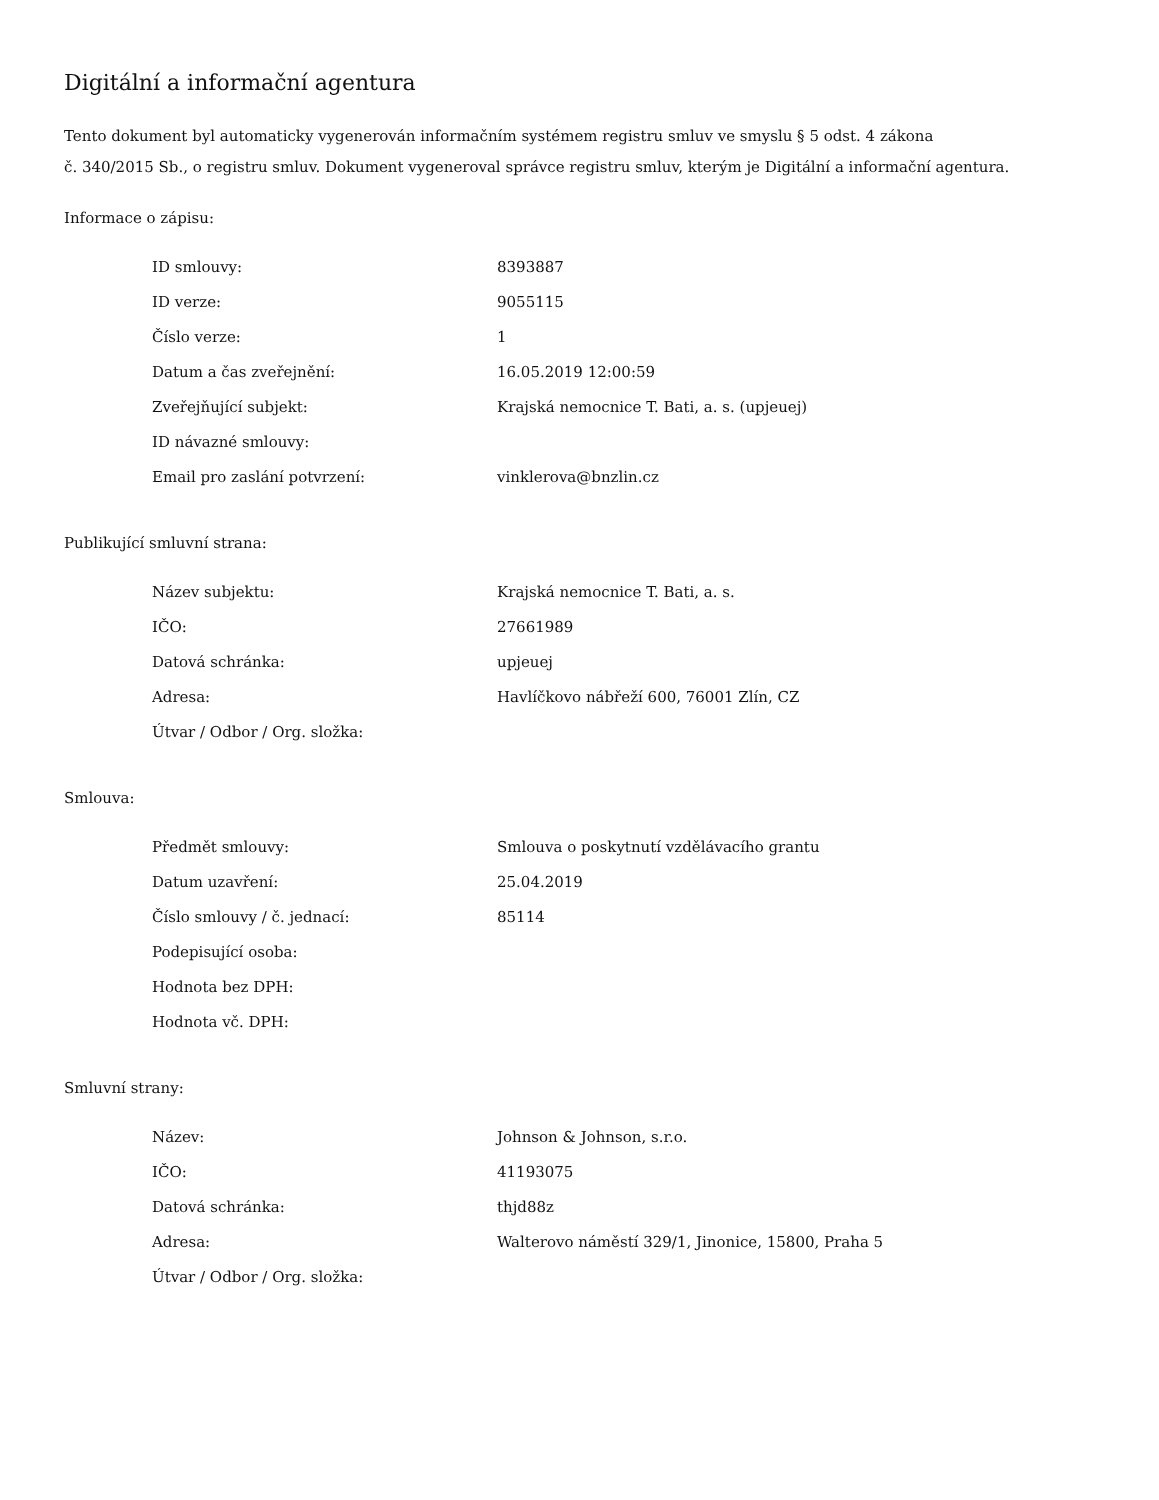Digitální a informační agentura
Tento dokument byl automaticky vygenerován informačním systémem registru smluv ve smyslu § 5 odst. 4 zákona
č. 340/2015 Sb., o registru smluv. Dokument vygeneroval správce registru smluv, kterým je Digitální a informační agentura.
Informace o zápisu:
| ID smlouvy: | 8393887 |
| ID verze: | 9055115 |
| Číslo verze: | 1 |
| Datum a čas zveřejnění: | 16.05.2019 12:00:59 |
| Zveřejňující subjekt: | Krajská nemocnice T. Bati, a. s. (upjeuej) |
| ID návazné smlouvy: | |
| Email pro zaslání potvrzení: | vinklerova@bnzlin.cz |
Publikující smluvní strana:
| Název subjektu: | Krajská nemocnice T. Bati, a. s. |
| IČO: | 27661989 |
| Datová schránka: | upjeuej |
| Adresa: | Havlíčkovo nábřeží 600, 76001 Zlín, CZ |
| Útvar / Odbor / Org. složka: | |
Smlouva:
| Předmět smlouvy: | Smlouva o poskytnutí vzdělávacího grantu |
| Datum uzavření: | 25.04.2019 |
| Číslo smlouvy / č. jednací: | 85114 |
| Podepisující osoba: | |
| Hodnota bez DPH: | |
| Hodnota vč. DPH: | |
Smluvní strany:
| Název: | Johnson & Johnson, s.r.o. |
| IČO: | 41193075 |
| Datová schránka: | thjd88z |
| Adresa: | Walterovo náměstí 329/1, Jinonice, 15800, Praha 5 |
| Útvar / Odbor / Org. složka: | |